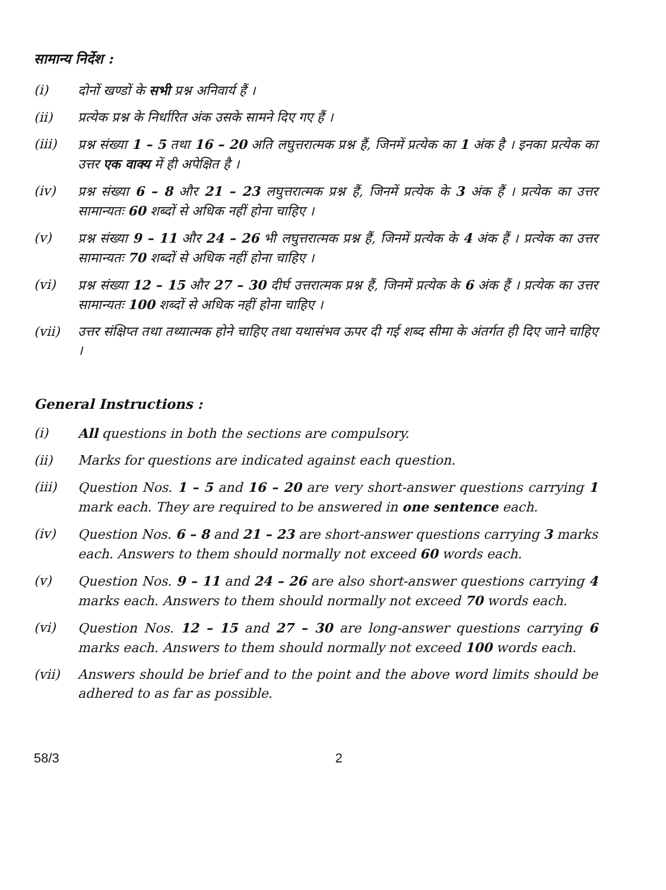सामान्य निर्देश :
(i) दोनों खण्डों के सभी प्रश्न अनिवार्य हैं ।
(ii) प्रत्येक प्रश्न के निर्धारित अंक उसके सामने दिए गए हैं ।
(iii) प्रश्न संख्या 1 – 5 तथा 16 – 20 अति लघुत्तरात्मक प्रश्न हैं, जिनमें प्रत्येक का 1 अंक है । इनका प्रत्येक का उत्तर एक वाक्य में ही अपेक्षित है ।
(iv) प्रश्न संख्या 6 – 8 और 21 – 23 लघुत्तरात्मक प्रश्न हैं, जिनमें प्रत्येक के 3 अंक हैं । प्रत्येक का उत्तर सामान्यतः 60 शब्दों से अधिक नहीं होना चाहिए ।
(v) प्रश्न संख्या 9 – 11 और 24 – 26 भी लघुत्तरात्मक प्रश्न हैं, जिनमें प्रत्येक के 4 अंक हैं । प्रत्येक का उत्तर सामान्यतः 70 शब्दों से अधिक नहीं होना चाहिए ।
(vi) प्रश्न संख्या 12 – 15 और 27 – 30 दीर्घ उत्तरात्मक प्रश्न हैं, जिनमें प्रत्येक के 6 अंक हैं । प्रत्येक का उत्तर सामान्यतः 100 शब्दों से अधिक नहीं होना चाहिए ।
(vii) उत्तर संक्षिप्त तथा तथ्यात्मक होने चाहिए तथा यथासंभव ऊपर दी गई शब्द सीमा के अंतर्गत ही दिए जाने चाहिए ।
General Instructions :
(i) All questions in both the sections are compulsory.
(ii) Marks for questions are indicated against each question.
(iii) Question Nos. 1 – 5 and 16 – 20 are very short-answer questions carrying 1 mark each. They are required to be answered in one sentence each.
(iv) Question Nos. 6 – 8 and 21 – 23 are short-answer questions carrying 3 marks each. Answers to them should normally not exceed 60 words each.
(v) Question Nos. 9 – 11 and 24 – 26 are also short-answer questions carrying 4 marks each. Answers to them should normally not exceed 70 words each.
(vi) Question Nos. 12 – 15 and 27 – 30 are long-answer questions carrying 6 marks each. Answers to them should normally not exceed 100 words each.
(vii) Answers should be brief and to the point and the above word limits should be adhered to as far as possible.
58/3 2